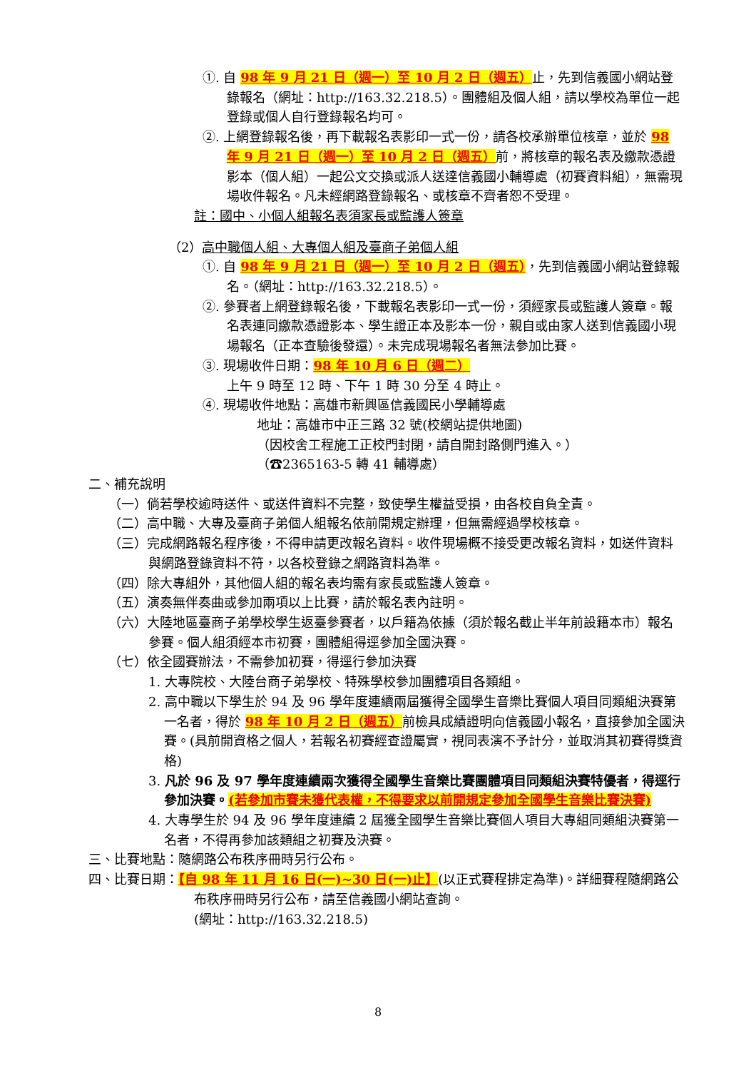①. 自 98 年 9 月 21 日（週一）至 10 月 2 日（週五）止，先到信義國小網站登錄報名（網址：http://163.32.218.5）。團體組及個人組，請以學校為單位一起登錄或個人自行登錄報名均可。
②. 上網登錄報名後，再下載報名表影印一式一份，請各校承辦單位核章，並於 98 年 9 月 21 日（週一）至 10 月 2 日（週五）前，將核章的報名表及繳款憑證影本（個人組）一起公文交換或派人送達信義國小輔導處（初賽資料組），無需現場收件報名。凡未經網路登錄報名、或核章不齊者恕不受理。
註：國中、小個人組報名表須家長或監護人簽章
（2）高中職個人組、大專個人組及臺商子弟個人組
①. 自 98 年 9 月 21 日（週一）至 10 月 2 日（週五），先到信義國小網站登錄報名。（網址：http://163.32.218.5）。
②. 參賽者上網登錄報名後，下載報名表影印一式一份，須經家長或監護人簽章。報名表連同繳款憑證影本、學生證正本及影本一份，親自或由家人送到信義國小現場報名（正本查驗後發還）。未完成現場報名者無法參加比賽。
③. 現場收件日期：98 年 10 月 6 日（週二）
上午 9 時至 12 時、下午 1 時 30 分至 4 時止。
④. 現場收件地點：高雄市新興區信義國民小學輔導處
地址：高雄市中正三路 32 號(校網站提供地圖)
（因校舍工程施工正校門封閉，請自開封路側門進入。）
（☎2365163-5 轉 41 輔導處）
二、補充說明
（一）倘若學校逾時送件、或送件資料不完整，致使學生權益受損，由各校自負全責。
（二）高中職、大專及臺商子弟個人組報名依前開規定辦理，但無需經過學校核章。
（三）完成網路報名程序後，不得申請更改報名資料。收件現場概不接受更改報名資料，如送件資料與網路登錄資料不符，以各校登錄之網路資料為準。
（四）除大專組外，其他個人組的報名表均需有家長或監護人簽章。
（五）演奏無伴奏曲或參加兩項以上比賽，請於報名表內註明。
（六）大陸地區臺商子弟學校學生返臺參賽者，以戶籍為依據（須於報名截止半年前設籍本市）報名參賽。個人組須經本市初賽，團體組得逕參加全國決賽。
（七）依全國賽辦法，不需參加初賽，得逕行參加決賽
1. 大專院校、大陸台商子弟學校、特殊學校參加團體項目各類組。
2. 高中職以下學生於 94 及 96 學年度連續兩屆獲得全國學生音樂比賽個人項目同類組決賽第一名者，得於 98 年 10 月 2 日（週五）前檢具成績證明向信義國小報名，直接參加全國決賽。(具前開資格之個人，若報名初賽經查證屬實，視同表演不予計分，並取消其初賽得獎資格)
3. 凡於 96 及 97 學年度連續兩次獲得全國學生音樂比賽團體項目同類組決賽特優者，得逕行參加決賽。(若參加市賽未獲代表權，不得要求以前開規定參加全國學生音樂比賽決賽)
4. 大專學生於 94 及 96 學年度連續 2 屆獲全國學生音樂比賽個人項目大專組同類組決賽第一名者，不得再參加該類組之初賽及決賽。
三、比賽地點：隨網路公布秩序冊時另行公布。
四、比賽日期：【自 98 年 11 月 16 日(一)~30 日(一)止】(以正式賽程排定為準)。詳細賽程隨網路公布秩序冊時另行公布，請至信義國小網站查詢。
(網址：http://163.32.218.5)
8